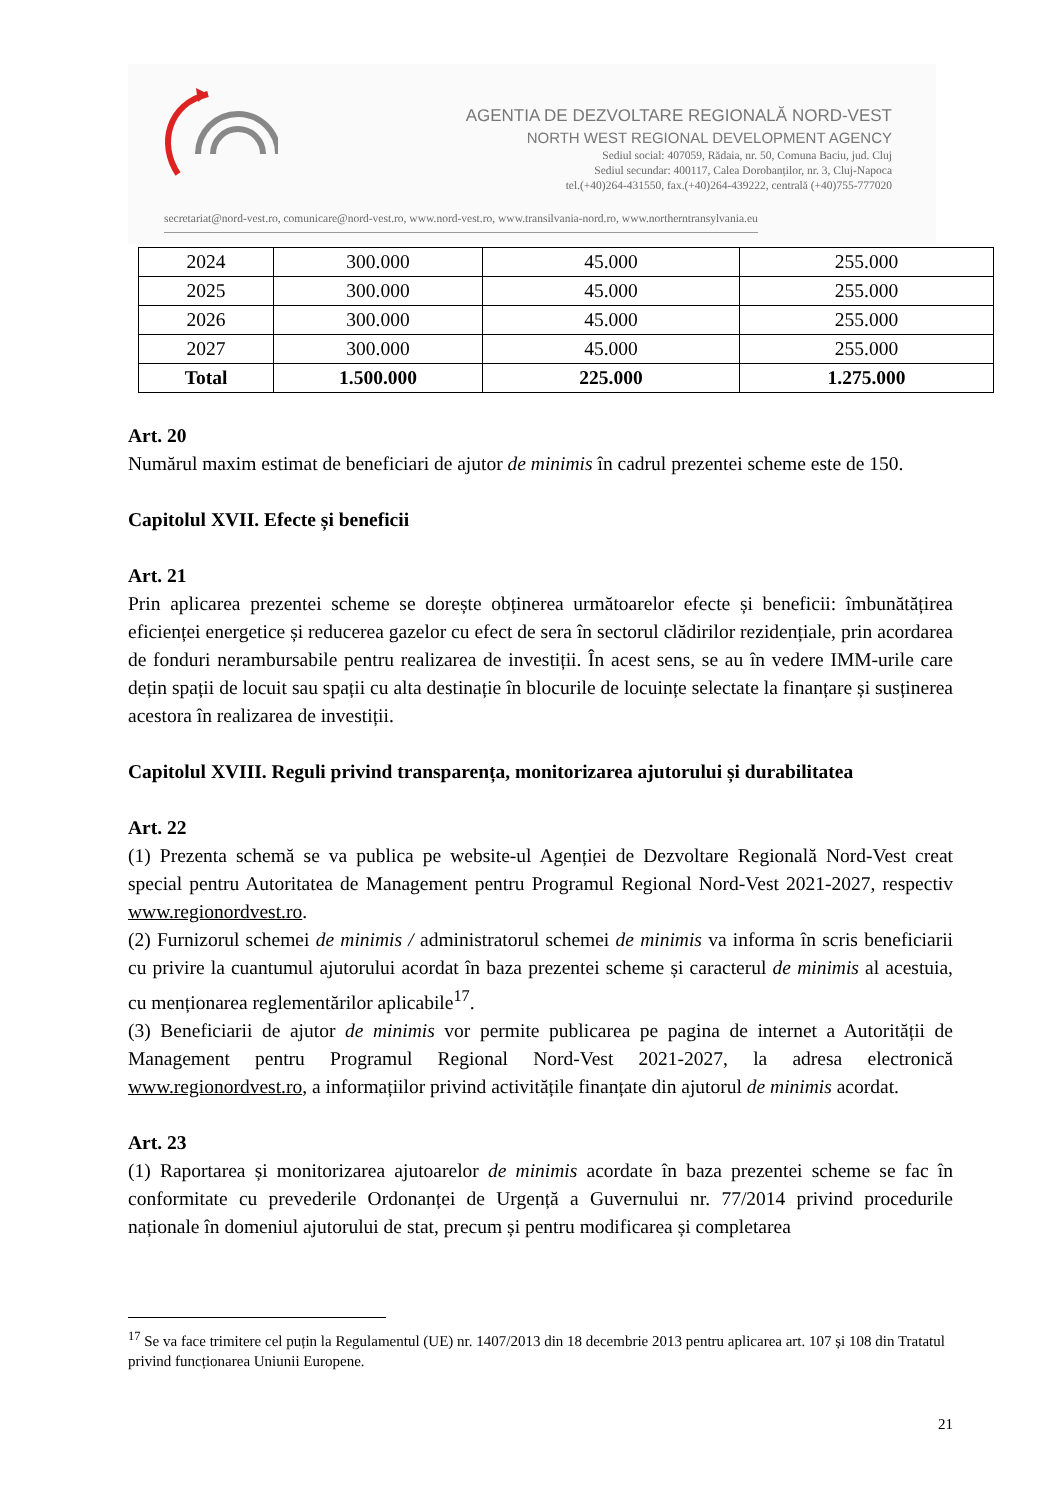AGENTIA DE DEZVOLTARE REGIONALĂ NORD-VEST
NORTH WEST REGIONAL DEVELOPMENT AGENCY
Sediul social: 407059, Rădaia, nr. 50, Comuna Baciu, jud. Cluj
Sediul secundar: 400117, Calea Dorobanților, nr. 3, Cluj-Napoca
tel.(+40)264-431550, fax.(+40)264-439222, centrală (+40)755-777020
secretariat@nord-vest.ro, comunicare@nord-vest.ro, www.nord-vest.ro, www.transilvania-nord.ro, www.northerntransylvania.eu
| 2024 | 300.000 | 45.000 | 255.000 |
| 2025 | 300.000 | 45.000 | 255.000 |
| 2026 | 300.000 | 45.000 | 255.000 |
| 2027 | 300.000 | 45.000 | 255.000 |
| Total | 1.500.000 | 225.000 | 1.275.000 |
Art. 20
Numărul maxim estimat de beneficiari de ajutor de minimis în cadrul prezentei scheme este de 150.
Capitolul XVII. Efecte și beneficii
Art. 21
Prin aplicarea prezentei scheme se dorește obținerea următoarelor efecte și beneficii: îmbunătățirea eficienței energetice și reducerea gazelor cu efect de sera în sectorul clădirilor rezidențiale, prin acordarea de fonduri nerambursabile pentru realizarea de investiții. În acest sens, se au în vedere IMM-urile care dețin spații de locuit sau spații cu alta destinație în blocurile de locuințe selectate la finanțare și susținerea acestora în realizarea de investiții.
Capitolul XVIII. Reguli privind transparența, monitorizarea ajutorului și durabilitatea
Art. 22
(1) Prezenta schemă se va publica pe website-ul Agenției de Dezvoltare Regională Nord-Vest creat special pentru Autoritatea de Management pentru Programul Regional Nord-Vest 2021-2027, respectiv www.regionordvest.ro.
(2) Furnizorul schemei de minimis / administratorul schemei de minimis va informa în scris beneficiarii cu privire la cuantumul ajutorului acordat în baza prezentei scheme și caracterul de minimis al acestuia, cu menționarea reglementărilor aplicabile<sup>17</sup>.
(3) Beneficiarii de ajutor de minimis vor permite publicarea pe pagina de internet a Autorității de Management pentru Programul Regional Nord-Vest 2021-2027, la adresa electronică www.regionordvest.ro, a informațiilor privind activitățile finanțate din ajutorul de minimis acordat.
Art. 23
(1) Raportarea și monitorizarea ajutoarelor de minimis acordate în baza prezentei scheme se fac în conformitate cu prevederile Ordonanței de Urgență a Guvernului nr. 77/2014 privind procedurile naționale în domeniul ajutorului de stat, precum și pentru modificarea și completarea
<sup>17</sup> Se va face trimitere cel puțin la Regulamentul (UE) nr. 1407/2013 din 18 decembrie 2013 pentru aplicarea art. 107 și 108 din Tratatul privind funcționarea Uniunii Europene.
21